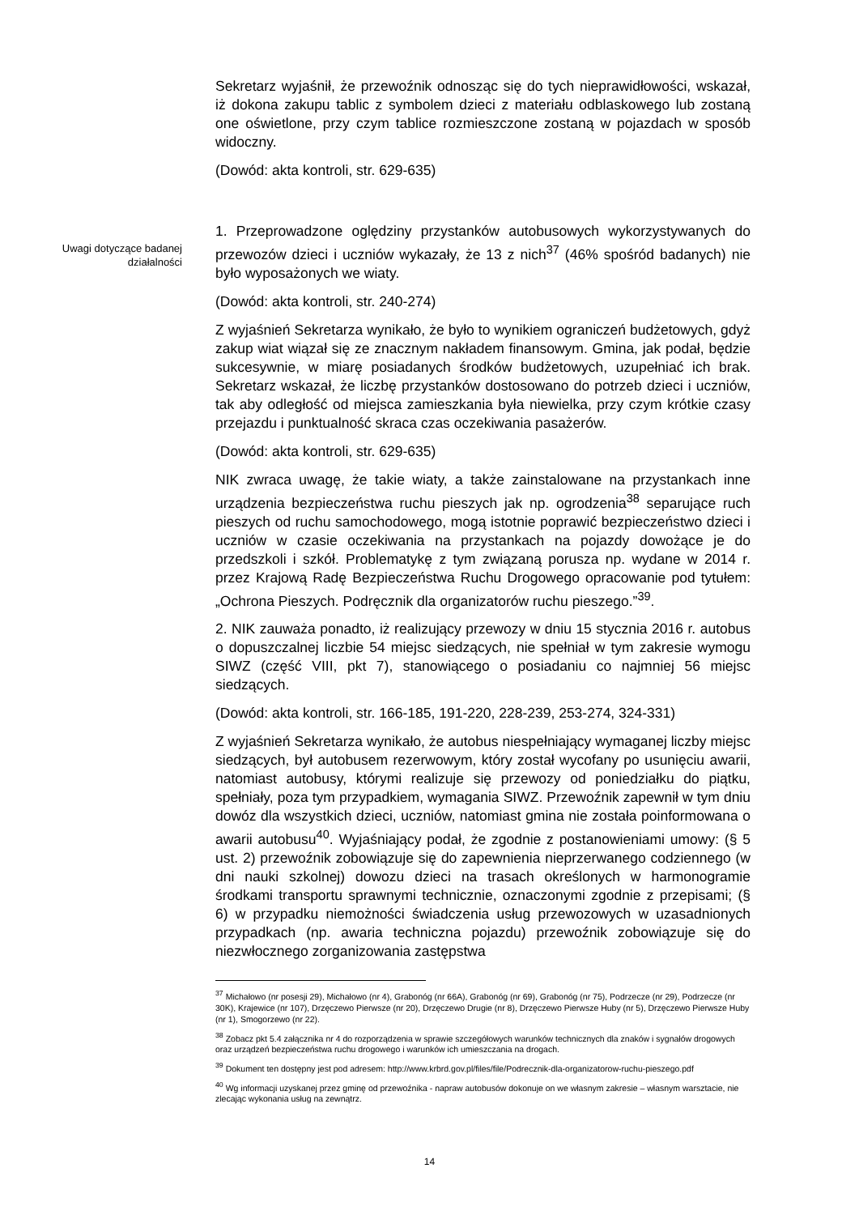Sekretarz wyjaśnił, że przewoźnik odnosząc się do tych nieprawidłowości, wskazał, iż dokona zakupu tablic z symbolem dzieci z materiału odblaskowego lub zostaną one oświetlone, przy czym tablice rozmieszczone zostaną w pojazdach w sposób widoczny.
(Dowód: akta kontroli, str. 629-635)
1. Przeprowadzone oględziny przystanków autobusowych wykorzystywanych do przewozów dzieci i uczniów wykazały, że 13 z nich<sup>37</sup> (46% spośród badanych) nie było wyposażonych we wiaty.
(Dowód: akta kontroli, str. 240-274)
Z wyjaśnień Sekretarza wynikało, że było to wynikiem ograniczeń budżetowych, gdyż zakup wiat wiązał się ze znacznym nakładem finansowym. Gmina, jak podał, będzie sukcesywnie, w miarę posiadanych środków budżetowych, uzupełniać ich brak. Sekretarz wskazał, że liczbę przystanków dostosowano do potrzeb dzieci i uczniów, tak aby odległość od miejsca zamieszkania była niewielka, przy czym krótkie czasy przejazdu i punktualność skraca czas oczekiwania pasażerów.
(Dowód: akta kontroli, str. 629-635)
NIK zwraca uwagę, że takie wiaty, a także zainstalowane na przystankach inne urządzenia bezpieczeństwa ruchu pieszych jak np. ogrodzenia<sup>38</sup> separujące ruch pieszych od ruchu samochodowego, mogą istotnie poprawić bezpieczeństwo dzieci i uczniów w czasie oczekiwania na przystankach na pojazdy dowożące je do przedszkoli i szkół. Problematykę z tym związaną porusza np. wydane w 2014 r. przez Krajową Radę Bezpieczeństwa Ruchu Drogowego opracowanie pod tytułem: „Ochrona Pieszych. Podręcznik dla organizatorów ruchu pieszego.”<sup>39</sup>.
2. NIK zauważa ponadto, iż realizujący przewozy w dniu 15 stycznia 2016 r. autobus o dopuszczalnej liczbie 54 miejsc siedzących, nie spełniał w tym zakresie wymogu SIWZ (część VIII, pkt 7), stanowiącego o posiadaniu co najmniej 56 miejsc siedzących.
(Dowód: akta kontroli, str. 166-185, 191-220, 228-239, 253-274, 324-331)
Z wyjaśnień Sekretarza wynikało, że autobus niespełniający wymaganej liczby miejsc siedzących, był autobusem rezerwowym, który został wycofany po usunięciu awarii, natomiast autobusy, którymi realizuje się przewozy od poniedziałku do piątku, spełniały, poza tym przypadkiem, wymagania SIWZ. Przewoźnik zapewnił w tym dniu dowóz dla wszystkich dzieci, uczniów, natomiast gmina nie została poinformowana o awarii autobusu<sup>40</sup>. Wyjaśniający podał, że zgodnie z postanowieniami umowy: (§ 5 ust. 2) przewoźnik zobowiązuje się do zapewnienia nieprzerwanego codziennego (w dni nauki szkolnej) dowozu dzieci na trasach określonych w harmonogramie środkami transportu sprawnymi technicznie, oznaczonymi zgodnie z przepisami; (§ 6) w przypadku niemożności świadczenia usług przewozowych w uzasadnionych przypadkach (np. awaria techniczna pojazdu) przewoźnik zobowiązuje się do niezwłocznego zorganizowania zastępstwa
Uwagi dotyczące badanej działalności
<sup>37</sup> Michałowo (nr posesji 29), Michałowo (nr 4), Grabonóg (nr 66A), Grabonóg (nr 69), Grabonóg (nr 75), Podrzecze (nr 29), Podrzecze (nr 30K), Krajewice (nr 107), Drzęczewo Pierwsze (nr 20), Drzęczewo Drugie (nr 8), Drzęczewo Pierwsze Huby (nr 5), Drzęczewo Pierwsze Huby (nr 1), Smogorzewo (nr 22).
<sup>38</sup> Zobacz pkt 5.4 załącznika nr 4 do rozporządzenia w sprawie szczegółowych warunków technicznych dla znaków i sygnałów drogowych oraz urządzeń bezpieczeństwa ruchu drogowego i warunków ich umieszczania na drogach.
<sup>39</sup> Dokument ten dostępny jest pod adresem: http://www.krbrd.gov.pl/files/file/Podrecznik-dla-organizatorow-ruchu-pieszego.pdf
<sup>40</sup> Wg informacji uzyskanej przez gminę od przewoźnika - napraw autobusów dokonuje on we własnym zakresie – własnym warsztacie, nie zlecając wykonania usług na zewnątrz.
14